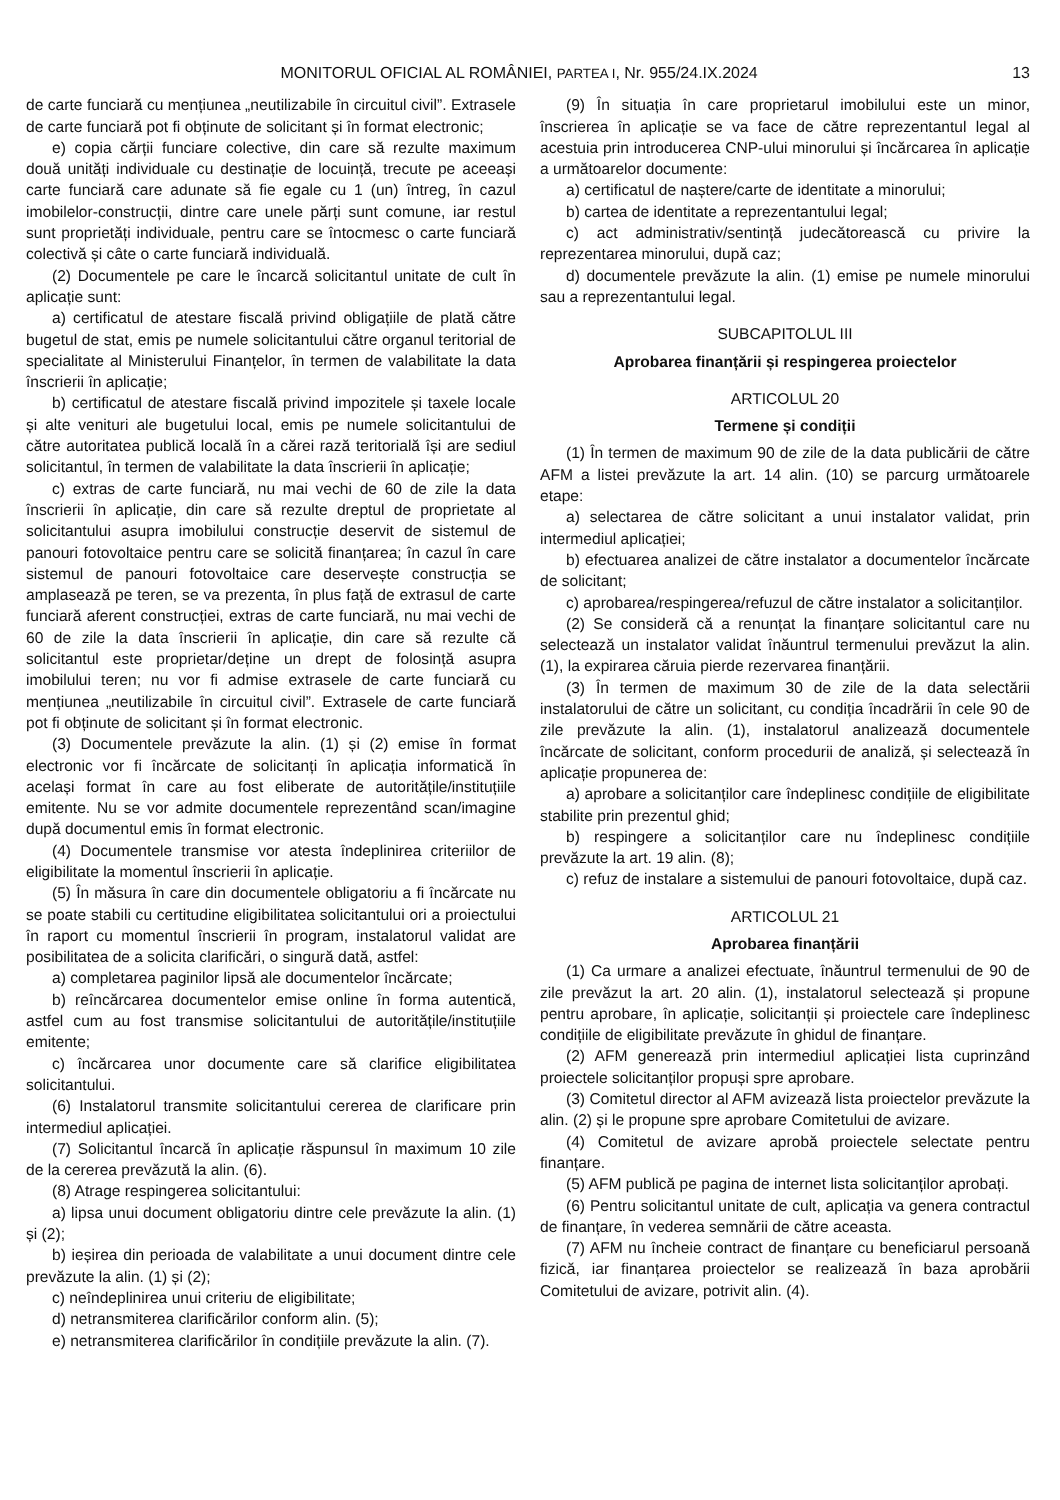MONITORUL OFICIAL AL ROMÂNIEI, PARTEA I, Nr. 955/24.IX.2024 13
de carte funciară cu mențiunea „neutilizabile în circuitul civil”. Extrasele de carte funciară pot fi obținute de solicitant și în format electronic;
e) copia cărții funciare colective, din care să rezulte maximum două unități individuale cu destinație de locuință, trecute pe aceeași carte funciară care adunate să fie egale cu 1 (un) întreg, în cazul imobilelor-construcții, dintre care unele părți sunt comune, iar restul sunt proprietăți individuale, pentru care se întocmesc o carte funciară colectivă și câte o carte funciară individuală.
(2) Documentele pe care le încarcă solicitantul unitate de cult în aplicație sunt:
a) certificatul de atestare fiscală privind obligațiile de plată către bugetul de stat, emis pe numele solicitantului către organul teritorial de specialitate al Ministerului Finanțelor, în termen de valabilitate la data înscrierii în aplicație;
b) certificatul de atestare fiscală privind impozitele și taxele locale și alte venituri ale bugetului local, emis pe numele solicitantului de către autoritatea publică locală în a cărei rază teritorială își are sediul solicitantul, în termen de valabilitate la data înscrierii în aplicație;
c) extras de carte funciară, nu mai vechi de 60 de zile la data înscrierii în aplicație, din care să rezulte dreptul de proprietate al solicitantului asupra imobilului construcție deservit de sistemul de panouri fotovoltaice pentru care se solicită finanțarea; în cazul în care sistemul de panouri fotovoltaice care deservește construcția se amplasează pe teren, se va prezenta, în plus față de extrasul de carte funciară aferent construcției, extras de carte funciară, nu mai vechi de 60 de zile la data înscrierii în aplicație, din care să rezulte că solicitantul este proprietar/deține un drept de folosință asupra imobilului teren; nu vor fi admise extrasele de carte funciară cu mențiunea „neutilizabile în circuitul civil”. Extrasele de carte funciară pot fi obținute de solicitant și în format electronic.
(3) Documentele prevăzute la alin. (1) și (2) emise în format electronic vor fi încărcate de solicitanți în aplicația informatică în același format în care au fost eliberate de autoritățile/instituțiile emitente. Nu se vor admite documentele reprezentând scan/imagine după documentul emis în format electronic.
(4) Documentele transmise vor atesta îndeplinirea criteriilor de eligibilitate la momentul înscrierii în aplicație.
(5) În măsura în care din documentele obligatoriu a fi încărcate nu se poate stabili cu certitudine eligibilitatea solicitantului ori a proiectului în raport cu momentul înscrierii în program, instalatorul validat are posibilitatea de a solicita clarificări, o singură dată, astfel:
a) completarea paginilor lipsă ale documentelor încărcate;
b) reîncărcarea documentelor emise online în forma autentică, astfel cum au fost transmise solicitantului de autoritățile/instituțiile emitente;
c) încărcarea unor documente care să clarifice eligibilitatea solicitantului.
(6) Instalatorul transmite solicitantului cererea de clarificare prin intermediul aplicației.
(7) Solicitantul încarcă în aplicație răspunsul în maximum 10 zile de la cererea prevăzută la alin. (6).
(8) Atrage respingerea solicitantului:
a) lipsa unui document obligatoriu dintre cele prevăzute la alin. (1) și (2);
b) ieșirea din perioada de valabilitate a unui document dintre cele prevăzute la alin. (1) și (2);
c) neîndeplinirea unui criteriu de eligibilitate;
d) netransmiterea clarificărilor conform alin. (5);
e) netransmiterea clarificărilor în condițiile prevăzute la alin. (7).
(9) În situația în care proprietarul imobilului este un minor, înscrierea în aplicație se va face de către reprezentantul legal al acestuia prin introducerea CNP-ului minorului și încărcarea în aplicație a următoarelor documente:
a) certificatul de naștere/carte de identitate a minorului;
b) cartea de identitate a reprezentantului legal;
c) act administrativ/sentință judecătorească cu privire la reprezentarea minorului, după caz;
d) documentele prevăzute la alin. (1) emise pe numele minorului sau a reprezentantului legal.
SUBCAPITOLUL III
Aprobarea finanțării și respingerea proiectelor
ARTICOLUL 20
Termene și condiții
(1) În termen de maximum 90 de zile de la data publicării de către AFM a listei prevăzute la art. 14 alin. (10) se parcurg următoarele etape:
a) selectarea de către solicitant a unui instalator validat, prin intermediul aplicației;
b) efectuarea analizei de către instalator a documentelor încărcate de solicitant;
c) aprobarea/respingerea/refuzul de către instalator a solicitanților.
(2) Se consideră că a renunțat la finanțare solicitantul care nu selectează un instalator validat înăuntrul termenului prevăzut la alin. (1), la expirarea căruia pierde rezervarea finanțării.
(3) În termen de maximum 30 de zile de la data selectării instalatorului de către un solicitant, cu condiția încadrării în cele 90 de zile prevăzute la alin. (1), instalatorul analizează documentele încărcate de solicitant, conform procedurii de analiză, și selectează în aplicație propunerea de:
a) aprobare a solicitanților care îndeplinesc condițiile de eligibilitate stabilite prin prezentul ghid;
b) respingere a solicitanților care nu îndeplinesc condițiile prevăzute la art. 19 alin. (8);
c) refuz de instalare a sistemului de panouri fotovoltaice, după caz.
ARTICOLUL 21
Aprobarea finanțării
(1) Ca urmare a analizei efectuate, înăuntrul termenului de 90 de zile prevăzut la art. 20 alin. (1), instalatorul selectează și propune pentru aprobare, în aplicație, solicitanții și proiectele care îndeplinesc condițiile de eligibilitate prevăzute în ghidul de finanțare.
(2) AFM generează prin intermediul aplicației lista cuprinzând proiectele solicitanților propuși spre aprobare.
(3) Comitetul director al AFM avizează lista proiectelor prevăzute la alin. (2) și le propune spre aprobare Comitetului de avizare.
(4) Comitetul de avizare aprobă proiectele selectate pentru finanțare.
(5) AFM publică pe pagina de internet lista solicitanților aprobați.
(6) Pentru solicitantul unitate de cult, aplicația va genera contractul de finanțare, în vederea semnării de către aceasta.
(7) AFM nu încheie contract de finanțare cu beneficiarul persoană fizică, iar finanțarea proiectelor se realizează în baza aprobării Comitetului de avizare, potrivit alin. (4).